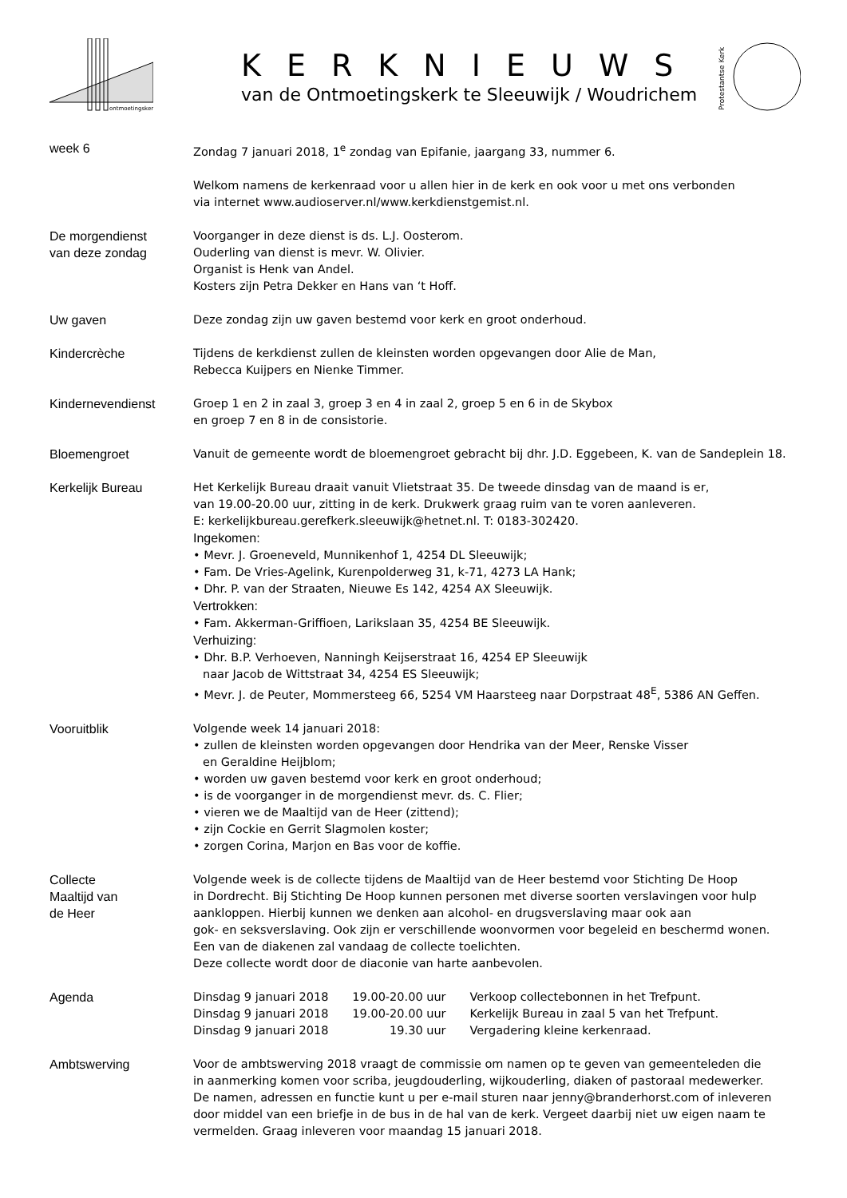ontmoetingskerk
KERKNIEUWS
van de Ontmoetingskerk te Sleeuwijk / Woudrichem
Protestantse Kerk
week 6 Zondag 7 januari 2018, 1<sup>e</sup> zondag van Epifanie, jaargang 33, nummer 6.
Welkom namens de kerkenraad voor u allen hier in de kerk en ook voor u met ons verbonden
via internet www.audioserver.nl/www.kerkdienstgemist.nl.
De morgendienst
van deze zondag
Voorganger in deze dienst is ds. L.J. Oosterom.
Ouderling van dienst is mevr. W. Olivier.
Organist is Henk van Andel.
Kosters zijn Petra Dekker en Hans van ‘t Hoff.
Uw gaven Deze zondag zijn uw gaven bestemd voor kerk en groot onderhoud.
Kindercrèche Tijdens de kerkdienst zullen de kleinsten worden opgevangen door Alie de Man,
Rebecca Kuijpers en Nienke Timmer.
Kindernevendienst Groep 1 en 2 in zaal 3, groep 3 en 4 in zaal 2, groep 5 en 6 in de Skybox
en groep 7 en 8 in de consistorie.
Bloemengroet Vanuit de gemeente wordt de bloemengroet gebracht bij dhr. J.D. Eggebeen, K. van de Sandeplein 18.
Kerkelijk Bureau Het Kerkelijk Bureau draait vanuit Vlietstraat 35. De tweede dinsdag van de maand is er,
van 19.00-20.00 uur, zitting in de kerk. Drukwerk graag ruim van te voren aanleveren.
E: kerkelijkbureau.gerefkerk.sleeuwijk@hetnet.nl. T: 0183-302420.
Ingekomen:
• Mevr. J. Groeneveld, Munnikenhof 1, 4254 DL Sleeuwijk;
• Fam. De Vries-Agelink, Kurenpolderweg 31, k-71, 4273 LA Hank;
• Dhr. P. van der Straaten, Nieuwe Es 142, 4254 AX Sleeuwijk.
Vertrokken:
• Fam. Akkerman-Griffioen, Larikslaan 35, 4254 BE Sleeuwijk.
Verhuizing:
• Dhr. B.P. Verhoeven, Nanningh Keijserstraat 16, 4254 EP Sleeuwijk
naar Jacob de Wittstraat 34, 4254 ES Sleeuwijk;
• Mevr. J. de Peuter, Mommersteeg 66, 5254 VM Haarsteeg naar Dorpstraat 48<sup>E</sup>, 5386 AN Geffen.
Vooruitblik Volgende week 14 januari 2018:
• zullen de kleinsten worden opgevangen door Hendrika van der Meer, Renske Visser
en Geraldine Heijblom;
• worden uw gaven bestemd voor kerk en groot onderhoud;
• is de voorganger in de morgendienst mevr. ds. C. Flier;
• vieren we de Maaltijd van de Heer (zittend);
• zijn Cockie en Gerrit Slagmolen koster;
• zorgen Corina, Marjon en Bas voor de koffie.
Collecte
Maaltijd van
de Heer
Volgende week is de collecte tijdens de Maaltijd van de Heer bestemd voor Stichting De Hoop
in Dordrecht. Bij Stichting De Hoop kunnen personen met diverse soorten verslavingen voor hulp
aankloppen. Hierbij kunnen we denken aan alcohol- en drugsverslaving maar ook aan
gok- en seksverslaving. Ook zijn er verschillende woonvormen voor begeleid en beschermd wonen.
Een van de diakenen zal vandaag de collecte toelichten.
Deze collecte wordt door de diaconie van harte aanbevolen.
Agenda
| Dinsdag 9 januari 2018 | 19.00-20.00 uur | Verkoop collectebonnen in het Trefpunt. |
| Dinsdag 9 januari 2018 | 19.00-20.00 uur | Kerkelijk Bureau in zaal 5 van het Trefpunt. |
| Dinsdag 9 januari 2018 | 19.30 uur | Vergadering kleine kerkenraad. |
Ambtswerving Voor de ambtswerving 2018 vraagt de commissie om namen op te geven van gemeenteleden die
in aanmerking komen voor scriba, jeugdouderling, wijkouderling, diaken of pastoraal medewerker.
De namen, adressen en functie kunt u per e-mail sturen naar jenny@branderhorst.com of inleveren
door middel van een briefje in de bus in de hal van de kerk. Vergeet daarbij niet uw eigen naam te
vermelden. Graag inleveren voor maandag 15 januari 2018.